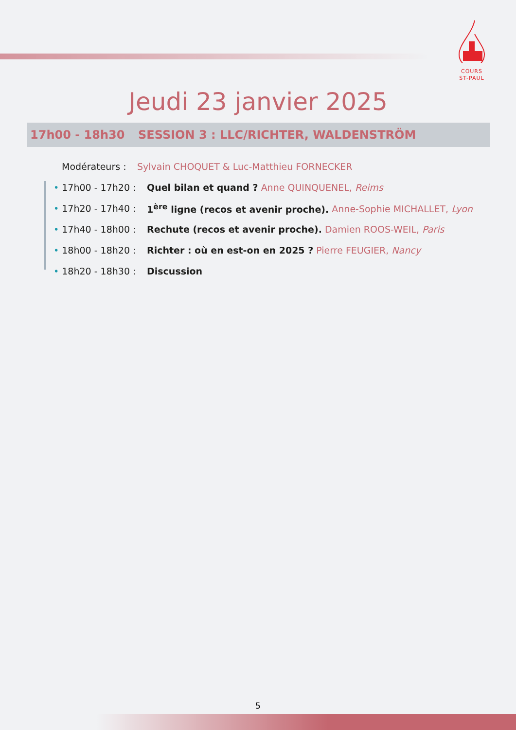COURS
ST-PAUL
Jeudi 23 janvier 2025
17h00 - 18h30 SESSION 3 : LLC/RICHTER, WALDENSTRÖM
Modérateurs : Sylvain CHOQUET & Luc-Matthieu FORNECKER
• 17h00 - 17h20 : Quel bilan et quand ? Anne QUINQUENEL, Reims
• 17h20 - 17h40 : 1<sup>ère</sup> ligne (recos et avenir proche). Anne-Sophie MICHALLET, Lyon
• 17h40 - 18h00 : Rechute (recos et avenir proche). Damien ROOS-WEIL, Paris
• 18h00 - 18h20 : Richter : où en est-on en 2025 ? Pierre FEUGIER, Nancy
• 18h20 - 18h30 : Discussion
5